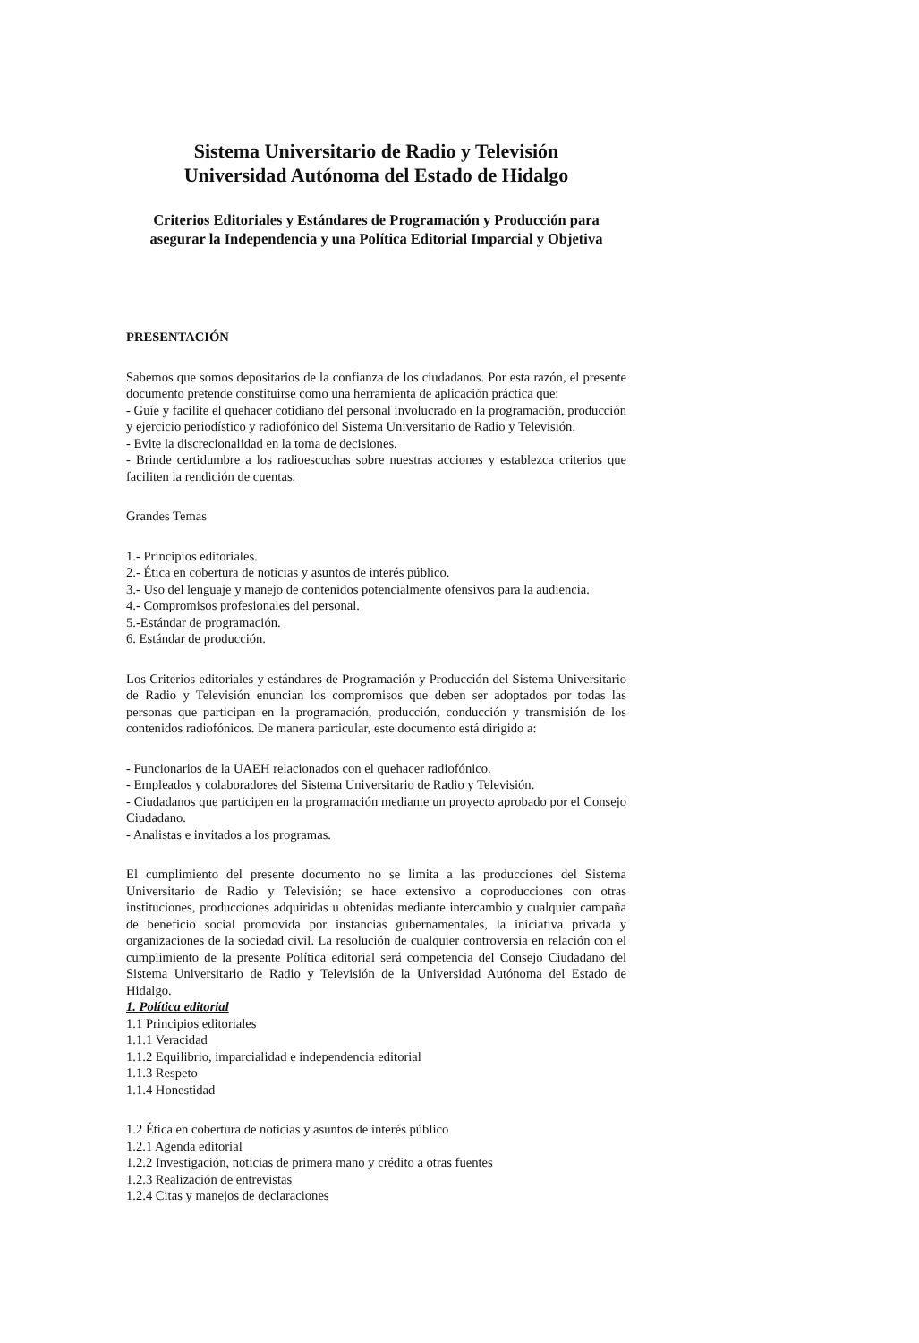Sistema Universitario de Radio y Televisión
Universidad Autónoma del Estado de Hidalgo
Criterios Editoriales y Estándares de Programación y Producción para asegurar la Independencia y una Política Editorial Imparcial y Objetiva
PRESENTACIÓN
Sabemos que somos depositarios de la confianza de los ciudadanos. Por esta razón, el presente documento pretende constituirse como una herramienta de aplicación práctica que:
- Guíe y facilite el quehacer cotidiano del personal involucrado en la programación, producción y ejercicio periodístico y radiofónico del Sistema Universitario de Radio y Televisión.
- Evite la discrecionalidad en la toma de decisiones.
- Brinde certidumbre a los radioescuchas sobre nuestras acciones y establezca criterios que faciliten la rendición de cuentas.
Grandes Temas
1.- Principios editoriales.
2.- Ética en cobertura de noticias y asuntos de interés público.
3.- Uso del lenguaje y manejo de contenidos potencialmente ofensivos para la audiencia.
4.- Compromisos profesionales del personal.
5.-Estándar de programación.
6. Estándar de producción.
Los Criterios editoriales y estándares de Programación y Producción del Sistema Universitario de Radio y Televisión enuncian los compromisos que deben ser adoptados por todas las personas que participan en la programación, producción, conducción y transmisión de los contenidos radiofónicos. De manera particular, este documento está dirigido a:
- Funcionarios de la UAEH relacionados con el quehacer radiofónico.
- Empleados y colaboradores del Sistema Universitario de Radio y Televisión.
- Ciudadanos que participen en la programación mediante un proyecto aprobado por el Consejo Ciudadano.
- Analistas e invitados a los programas.
El cumplimiento del presente documento no se limita a las producciones del Sistema Universitario de Radio y Televisión; se hace extensivo a coproducciones con otras instituciones, producciones adquiridas u obtenidas mediante intercambio y cualquier campaña de beneficio social promovida por instancias gubernamentales, la iniciativa privada y organizaciones de la sociedad civil. La resolución de cualquier controversia en relación con el cumplimiento de la presente Política editorial será competencia del Consejo Ciudadano del Sistema Universitario de Radio y Televisión de la Universidad Autónoma del Estado de Hidalgo.
1. Política editorial
1.1 Principios editoriales
1.1.1 Veracidad
1.1.2 Equilibrio, imparcialidad e independencia editorial
1.1.3 Respeto
1.1.4 Honestidad
1.2 Ética en cobertura de noticias y asuntos de interés público
1.2.1 Agenda editorial
1.2.2 Investigación, noticias de primera mano y crédito a otras fuentes
1.2.3 Realización de entrevistas
1.2.4 Citas y manejos de declaraciones